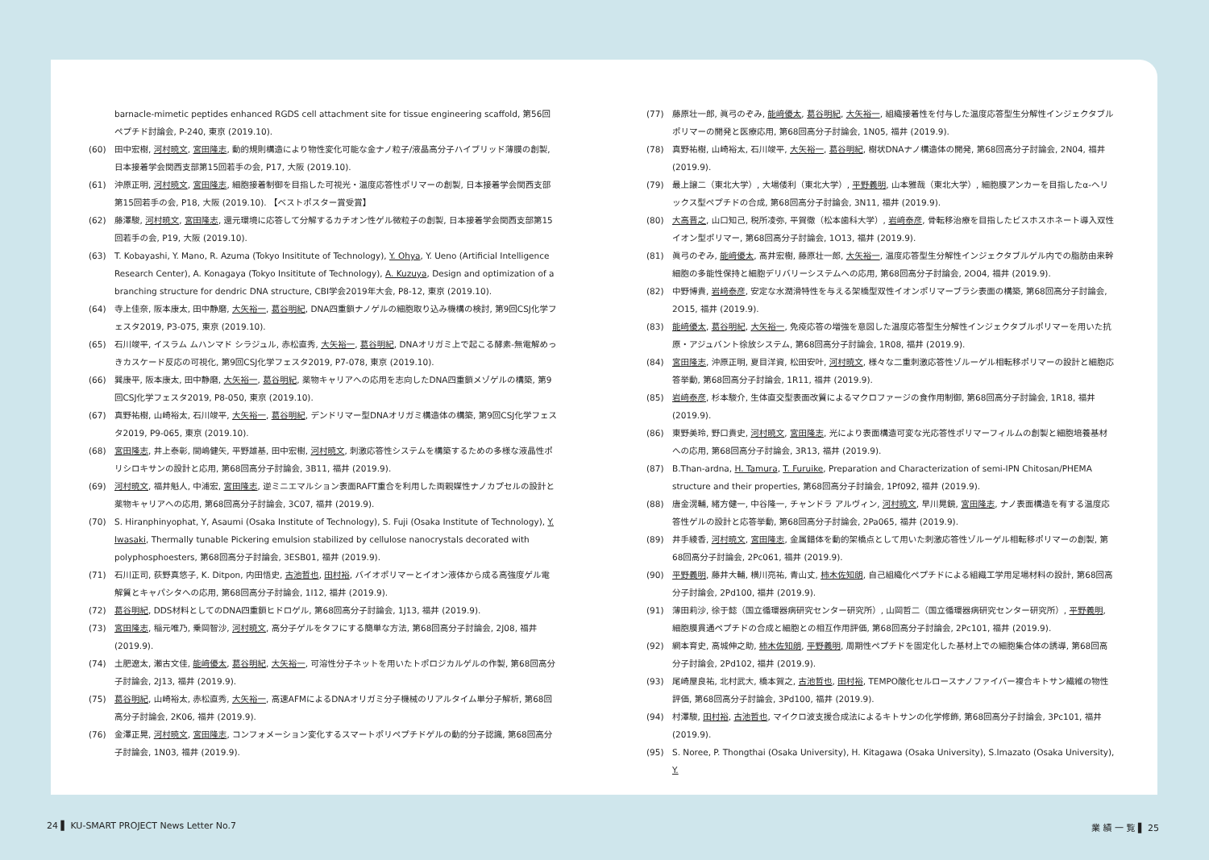barnacle-mimetic peptides enhanced RGDS cell attachment site for tissue engineering scaffold, 第56回ペプチド討論会, P-240, 東京 (2019.10).
(60) 田中宏樹, 河村暁文, 宮田隆志, 動的規則構造により物性変化可能な金ナノ粒子/液晶高分子ハイブリッド薄膜の創製, 日本接着学会関西支部第15回若手の会, P17, 大阪 (2019.10).
(61) 沖原正明, 河村暁文, 宮田隆志, 細胞接着制御を目指した可視光・温度応答性ポリマーの創製, 日本接着学会関西支部第15回若手の会, P18, 大阪 (2019.10). 【ベストポスター賞受賞】
(62) 藤澤駿, 河村暁文, 宮田隆志, 還元環境に応答して分解するカチオン性ゲル微粒子の創製, 日本接着学会関西支部第15回若手の会, P19, 大阪 (2019.10).
(63) T. Kobayashi, Y. Mano, R. Azuma (Tokyo Insititute of Technology), Y. Ohya, Y. Ueno (Artificial Intelligence Research Center), A. Konagaya (Tokyo Insititute of Technology), A. Kuzuya, Design and optimization of a branching structure for dendric DNA structure, CBI学会2019年大会, P8-12, 東京 (2019.10).
(64) 寺上佳奈, 阪本康太, 田中静磨, 大矢裕一, 葛谷明紀, DNA四重鎖ナノゲルの細胞取り込み機構の検討, 第9回CSJ化学フェスタ2019, P3-075, 東京 (2019.10).
(65) 石川竣平, イスラム ムハンマド シラジュル, 赤松直秀, 大矢裕一, 葛谷明紀, DNAオリガミ上で起こる酵素-無電解めっきカスケード反応の可視化, 第9回CSJ化学フェスタ2019, P7-078, 東京 (2019.10).
(66) 巽康平, 阪本康太, 田中静磨, 大矢裕一, 葛谷明紀, 薬物キャリアへの応用を志向したDNA四重鎖メゾゲルの構築, 第9回CSJ化学フェスタ2019, P8-050, 東京 (2019.10).
(67) 真野祐樹, 山崎裕太, 石川竣平, 大矢裕一, 葛谷明紀, デンドリマー型DNAオリガミ構造体の構築, 第9回CSJ化学フェスタ2019, P9-065, 東京 (2019.10).
(68) 宮田隆志, 井上泰彰, 間嶋健矢, 平野雄基, 田中宏樹, 河村暁文, 刺激応答性システムを構築するための多様な液晶性ポリシロキサンの設計と応用, 第68回高分子討論会, 3B11, 福井 (2019.9).
(69) 河村暁文, 福井魁人, 中浦宏, 宮田隆志, 逆ミニエマルション表面RAFT重合を利用した両親媒性ナノカプセルの設計と薬物キャリアへの応用, 第68回高分子討論会, 3C07, 福井 (2019.9).
(70) S. Hiranphinyophat, Y, Asaumi (Osaka Institute of Technology), S. Fuji (Osaka Institute of Technology), Y. Iwasaki, Thermally tunable Pickering emulsion stabilized by cellulose nanocrystals decorated with polyphosphoesters, 第68回高分子討論会, 3ESB01, 福井 (2019.9).
(71) 石川正司, 荻野真悠子, K. Ditpon, 内田悟史, 古池哲也, 田村裕, バイオポリマーとイオン液体から成る高強度ゲル電解質とキャパシタへの応用, 第68回高分子討論会, 1I12, 福井 (2019.9).
(72) 葛谷明紀, DDS材料としてのDNA四重鎖ヒドロゲル, 第68回高分子討論会, 1J13, 福井 (2019.9).
(73) 宮田隆志, 稲元唯乃, 乗岡智沙, 河村暁文, 高分子ゲルをタフにする簡単な方法, 第68回高分子討論会, 2J08, 福井 (2019.9).
(74) 土肥遼太, 瀬古文佳, 能﨑優太, 葛谷明紀, 大矢裕一, 可溶性分子ネットを用いたトポロジカルゲルの作製, 第68回高分子討論会, 2J13, 福井 (2019.9).
(75) 葛谷明紀, 山崎裕太, 赤松直秀, 大矢裕一, 高速AFMによるDNAオリガミ分子機械のリアルタイム単分子解析, 第68回高分子討論会, 2K06, 福井 (2019.9).
(76) 金澤正晃, 河村暁文, 宮田隆志, コンフォメーション変化するスマートポリペプチドゲルの動的分子認識, 第68回高分子討論会, 1N03, 福井 (2019.9).
(77) 藤原壮一郎, 眞弓のぞみ, 能﨑優太, 葛谷明紀, 大矢裕一, 組織接着性を付与した温度応答型生分解性インジェクタブルポリマーの開発と医療応用, 第68回高分子討論会, 1N05, 福井 (2019.9).
(78) 真野祐樹, 山崎裕太, 石川竣平, 大矢裕一, 葛谷明紀, 樹状DNAナノ構造体の開発, 第68回高分子討論会, 2N04, 福井 (2019.9).
(79) 最上譲二（東北大学）, 大場倭利（東北大学）, 平野義明, 山本雅哉（東北大学）, 細胞膜アンカーを目指したα-ヘリックス型ペプチドの合成, 第68回高分子討論会, 3N11, 福井 (2019.9).
(80) 大高晋之, 山口知己, 税所凌弥, 平賀徹（松本歯科大学）, 岩﨑泰彦, 骨転移治療を目指したビスホスホネート導入双性イオン型ポリマー, 第68回高分子討論会, 1O13, 福井 (2019.9).
(81) 眞弓のぞみ, 能﨑優太, 髙井宏樹, 藤原壮一郎, 大矢裕一, 温度応答型生分解性インジェクタブルゲル内での脂肪由来幹細胞の多能性保持と細胞デリバリーシステムへの応用, 第68回高分子討論会, 2O04, 福井 (2019.9).
(82) 中野博貴, 岩﨑泰彦, 安定な水潤滑特性を与える架橋型双性イオンポリマーブラシ表面の構築, 第68回高分子討論会, 2O15, 福井 (2019.9).
(83) 能﨑優太, 葛谷明紀, 大矢裕一, 免疫応答の増強を意図した温度応答型生分解性インジェクタブルポリマーを用いた抗原・アジュバント徐放システム, 第68回高分子討論会, 1R08, 福井 (2019.9).
(84) 宮田隆志, 沖原正明, 夏目洋資, 松田安叶, 河村暁文, 様々な二重刺激応答性ゾルーゲル相転移ポリマーの設計と細胞応答挙動, 第68回高分子討論会, 1R11, 福井 (2019.9).
(85) 岩﨑泰彦, 杉本駿介, 生体直交型表面改質によるマクロファージの食作用制御, 第68回高分子討論会, 1R18, 福井 (2019.9).
(86) 東野美玲, 野口貴史, 河村暁文, 宮田隆志, 光により表面構造可変な光応答性ポリマーフィルムの創製と細胞培養基材への応用, 第68回高分子討論会, 3R13, 福井 (2019.9).
(87) B.Than-ardna, H. Tamura, T. Furuike, Preparation and Characterization of semi-IPN Chitosan/PHEMA structure and their properties, 第68回高分子討論会, 1Pf092, 福井 (2019.9).
(88) 唐金滉輔, 緒方健一, 中谷隆一, チャンドラ アルヴィン, 河村暁文, 早川晃鏡, 宮田隆志, ナノ表面構造を有する温度応答性ゲルの設計と応答挙動, 第68回高分子討論会, 2Pa065, 福井 (2019.9).
(89) 井手綾香, 河村暁文, 宮田隆志, 金属錯体を動的架橋点として用いた刺激応答性ゾルーゲル相転移ポリマーの創製, 第68回高分子討論会, 2Pc061, 福井 (2019.9).
(90) 平野義明, 藤井大輔, 横川亮祐, 青山丈, 柿木佐知朗, 自己組織化ペプチドによる組織工学用足場材料の設計, 第68回高分子討論会, 2Pd100, 福井 (2019.9).
(91) 薄田莉沙, 徐于懿（国立循環器病研究センター研究所）, 山岡哲二（国立循環器病研究センター研究所）, 平野義明, 細胞膜貫通ペプチドの合成と細胞との相互作用評価, 第68回高分子討論会, 2Pc101, 福井 (2019.9).
(92) 網本育史, 高城伸之助, 柿木佐知朗, 平野義明, 周期性ペプチドを固定化した基材上での細胞集合体の誘導, 第68回高分子討論会, 2Pd102, 福井 (2019.9).
(93) 尾崎屋良祐, 北村武大, 橋本賀之, 古池哲也, 田村裕, TEMPO酸化セルロースナノファイバー複合キトサン繊維の物性評価, 第68回高分子討論会, 3Pd100, 福井 (2019.9).
(94) 村澤駿, 田村裕, 古池哲也, マイクロ波支援合成法によるキトサンの化学修飾, 第68回高分子討論会, 3Pc101, 福井 (2019.9).
(95) S. Noree, P. Thongthai (Osaka University), H. Kitagawa (Osaka University), S.Imazato (Osaka University), Y.
24 ▌ KU-SMART PROJECT News Letter No.7 業 績 一 覧 ▌ 25